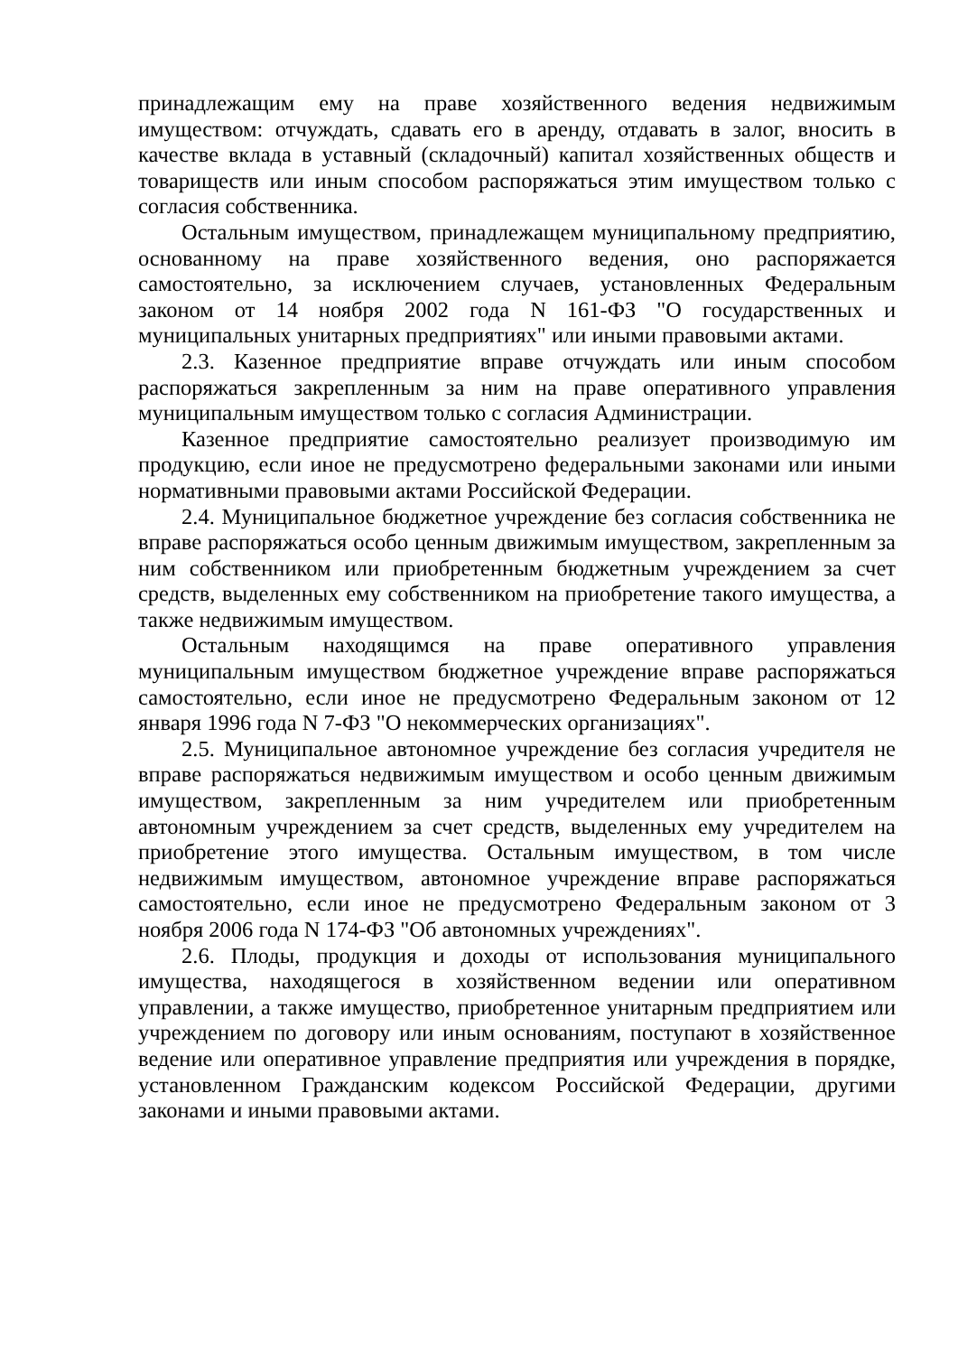принадлежащим ему на праве хозяйственного ведения недвижимым имуществом: отчуждать, сдавать его в аренду, отдавать в залог, вносить в качестве вклада в уставный (складочный) капитал хозяйственных обществ и товариществ или иным способом распоряжаться этим имуществом только с согласия собственника.
Остальным имуществом, принадлежащем муниципальному предприятию, основанному на праве хозяйственного ведения, оно распоряжается самостоятельно, за исключением случаев, установленных Федеральным законом от 14 ноября 2002 года N 161-ФЗ "О государственных и муниципальных унитарных предприятиях" или иными правовыми актами.
2.3. Казенное предприятие вправе отчуждать или иным способом распоряжаться закрепленным за ним на праве оперативного управления муниципальным имуществом только с согласия Администрации.
Казенное предприятие самостоятельно реализует производимую им продукцию, если иное не предусмотрено федеральными законами или иными нормативными правовыми актами Российской Федерации.
2.4. Муниципальное бюджетное учреждение без согласия собственника не вправе распоряжаться особо ценным движимым имуществом, закрепленным за ним собственником или приобретенным бюджетным учреждением за счет средств, выделенных ему собственником на приобретение такого имущества, а также недвижимым имуществом.
Остальным находящимся на праве оперативного управления муниципальным имуществом бюджетное учреждение вправе распоряжаться самостоятельно, если иное не предусмотрено Федеральным законом от 12 января 1996 года N 7-ФЗ "О некоммерческих организациях".
2.5. Муниципальное автономное учреждение без согласия учредителя не вправе распоряжаться недвижимым имуществом и особо ценным движимым имуществом, закрепленным за ним учредителем или приобретенным автономным учреждением за счет средств, выделенных ему учредителем на приобретение этого имущества. Остальным имуществом, в том числе недвижимым имуществом, автономное учреждение вправе распоряжаться самостоятельно, если иное не предусмотрено Федеральным законом от 3 ноября 2006 года N 174-ФЗ "Об автономных учреждениях".
2.6. Плоды, продукция и доходы от использования муниципального имущества, находящегося в хозяйственном ведении или оперативном управлении, а также имущество, приобретенное унитарным предприятием или учреждением по договору или иным основаниям, поступают в хозяйственное ведение или оперативное управление предприятия или учреждения в порядке, установленном Гражданским кодексом Российской Федерации, другими законами и иными правовыми актами.